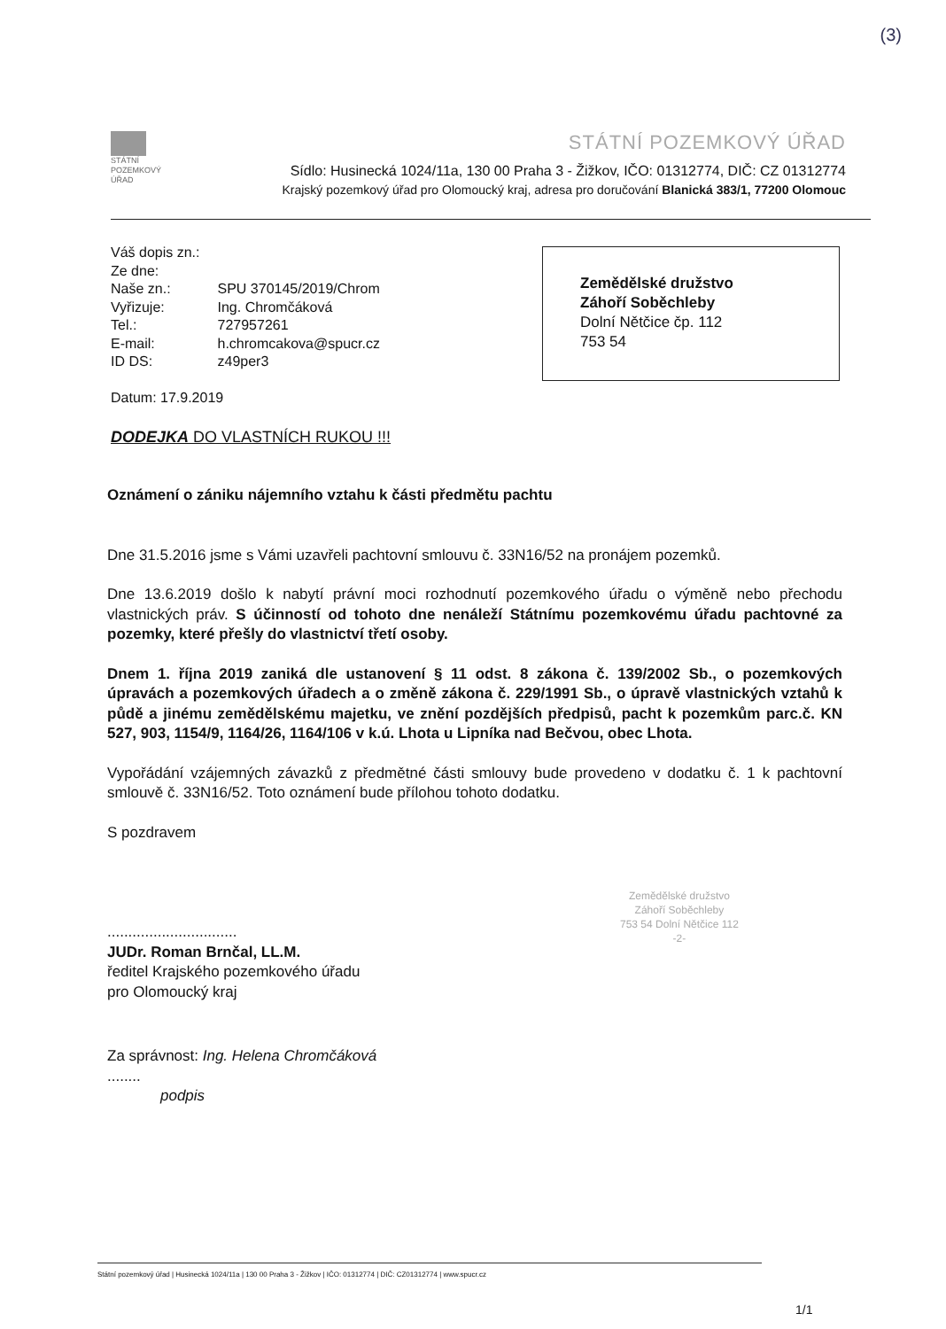(3)
STÁTNÍ
POZEMKOVÝ
ÚŘAD
STÁTNÍ POZEMKOVÝ ÚŘAD
Sídlo: Husinecká 1024/11a, 130 00 Praha 3 - Žižkov, IČO: 01312774, DIČ: CZ 01312774
Krajský pozemkový úřad pro Olomoucký kraj, adresa pro doručování Blanická 383/1, 77200 Olomouc
| Váš dopis zn.: | |
| Ze dne: | |
| Naše zn.: | SPU 370145/2019/Chrom |
| Vyřizuje: | Ing. Chromčáková |
| Tel.: | 727957261 |
| E-mail: | h.chromcakova@spucr.cz |
| ID DS: | z49per3 |
Datum: 17.9.2019
DODEJKA DO VLASTNÍCH RUKOU !!!
Zemědělské družstvo
Záhoří Soběchleby
Dolní Nětčice čp. 112
753 54
Oznámení o zániku nájemního vztahu k části předmětu pachtu
Dne 31.5.2016 jsme s Vámi uzavřeli pachtovní smlouvu č. 33N16/52 na pronájem pozemků.
Dne 13.6.2019 došlo k nabytí právní moci rozhodnutí pozemkového úřadu o výměně nebo přechodu vlastnických práv. S účinností od tohoto dne nenáleží Státnímu pozemkovému úřadu pachtovné za pozemky, které přešly do vlastnictví třetí osoby.
Dnem 1. října 2019 zaniká dle ustanovení § 11 odst. 8 zákona č. 139/2002 Sb., o pozemkových úpravách a pozemkových úřadech a o změně zákona č. 229/1991 Sb., o úpravě vlastnických vztahů k půdě a jinému zemědělskému majetku, ve znění pozdějších předpisů, pacht k pozemkům parc.č. KN 527, 903, 1154/9, 1164/26, 1164/106 v k.ú. Lhota u Lipníka nad Bečvou, obec Lhota.
Vypořádání vzájemných závazků z předmětné části smlouvy bude provedeno v dodatku č. 1 k pachtovní smlouvě č. 33N16/52. Toto oznámení bude přílohou tohoto dodatku.
S pozdravem
...............................
JUDr. Roman Brnčal, LL.M.
ředitel Krajského pozemkového úřadu
pro Olomoucký kraj
Za správnost: Ing. Helena Chromčáková
........
podpis
Zemědělské družstvo
Záhoří Soběchleby
753 54 Dolní Nětčice 112
-2-
Státní pozemkový úřad | Husinecká 1024/11a | 130 00 Praha 3 - Žižkov | IČO: 01312774 | DIČ: CZ01312774 | www.spucr.cz
1/1